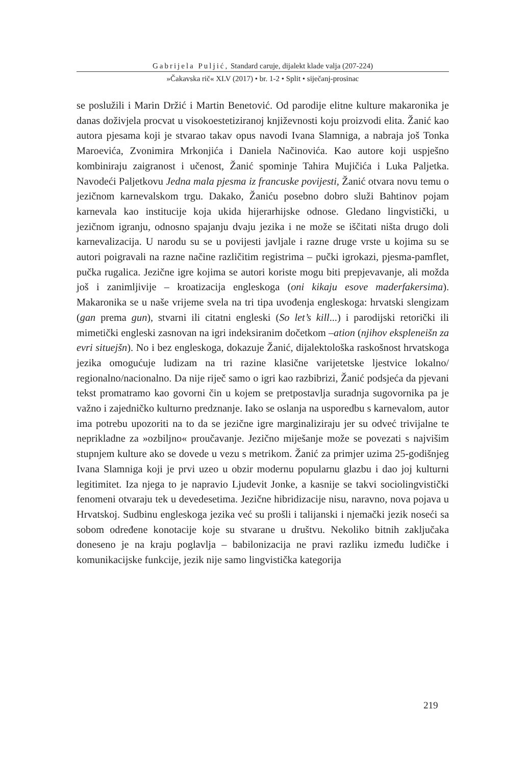Gabrijela Puljić, Standard caruje, dijalekt klade valja (207-224)
»Čakavska rič« XLV (2017) • br. 1-2 • Split • siječanj-prosinac
se poslužili i Marin Držić i Martin Benetović. Od parodije elitne kulture makaronika je danas doživjela procvat u visokoestetiziranoj književnosti koju proizvodi elita. Žanić kao autora pjesama koji je stvarao takav opus navodi Ivana Slamniga, a nabraja još Tonka Maroevića, Zvonimira Mrkonjića i Daniela Načinovića. Kao autore koji uspješno kombiniraju zaigranost i učenost, Žanić spominje Tahira Mujičića i Luka Paljetka. Navodeći Paljetkovu Jedna mala pjesma iz francuske povijesti, Žanić otvara novu temu o jezičnom karnevalskom trgu. Dakako, Žaniću posebno dobro služi Bahtinov pojam karnevala kao institucije koja ukida hijerarhijske odnose. Gledano lingvistički, u jezičnom igranju, odnosno spajanju dvaju jezika i ne može se iščitati ništa drugo doli karnevalizacija. U narodu su se u povijesti javljale i razne druge vrste u kojima su se autori poigravali na razne načine različitim registrima – pučki igrokazi, pjesma-pamflet, pučka rugalica. Jezične igre kojima se autori koriste mogu biti prepjevavanje, ali možda još i zanimljivije – kroatizacija engleskoga (oni kikaju esove maderfakersima). Makaronika se u naše vrijeme svela na tri tipa uvođenja engleskoga: hrvatski slengizam (gan prema gun), stvarni ili citatni engleski (So let’s kill...) i parodijski retorički ili mimetički engleski zasnovan na igri indeksiranim dočetkom –ation (njihov ekspleneišn za evri situejšn). No i bez engleskoga, dokazuje Žanić, dijalektološka raskošnost hrvatskoga jezika omogućuje ludizam na tri razine klasične varijetetske ljestvice lokalno/ regionalno/nacionalno. Da nije riječ samo o igri kao razbibrizi, Žanić podsjeća da pjevani tekst promatramo kao govorni čin u kojem se pretpostavlja suradnja sugovornika pa je važno i zajedničko kulturno predznanje. Iako se oslanja na usporedbu s karnevalom, autor ima potrebu upozoriti na to da se jezične igre marginaliziraju jer su odveć trivijalne te neprikladne za »ozbiljno« proučavanje. Jezično miješanje može se povezati s najvišim stupnjem kulture ako se dovede u vezu s metrikom. Žanić za primjer uzima 25-godišnjeg Ivana Slamniga koji je prvi uzeo u obzir modernu popularnu glazbu i dao joj kulturni legitimitet. Iza njega to je napravio Ljudevit Jonke, a kasnije se takvi sociolingvistički fenomeni otvaraju tek u devedesetima. Jezične hibridizacije nisu, naravno, nova pojava u Hrvatskoj. Sudbinu engleskoga jezika već su prošli i talijanski i njemački jezik noseći sa sobom određene konotacije koje su stvarane u društvu. Nekoliko bitnih zaključaka doneseno je na kraju poglavlja – babilonizacija ne pravi razliku između ludičke i komunikacijske funkcije, jezik nije samo lingvistička kategorija
219